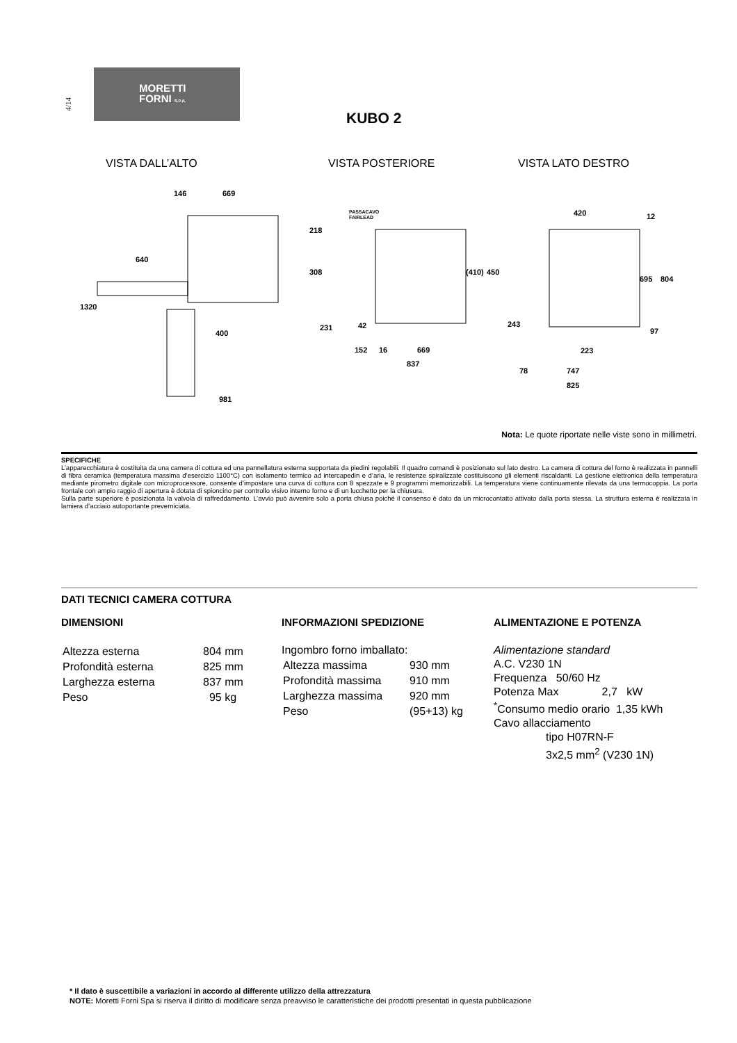4/14
MORETTI
FORNI S.P.A.
KUBO 2
VISTA DALL’ALTO VISTA POSTERIORE VISTA LATO DESTRO
146
669
640
400
981
1320
218
308
PASSACAVO
FAIRLEAD
231
42
152
16
669
837
(410)
450
420
12
695
804
223
97
243
78
747
825
Nota: Le quote riportate nelle viste sono in millimetri.
SPECIFICHE
L’apparecchiatura è costituita da una camera di cottura ed una pannellatura esterna supportata da piedini regolabili. Il quadro comandi è posizionato sul lato destro. La camera di cottura del forno è realizzata in pannelli di fibra ceramica (temperatura massima d’esercizio 1100°C) con isolamento termico ad intercapedin e d’aria, le resistenze spiralizzate costituiscono gli elementi riscaldanti. La gestione elettronica della temperatura mediante pirometro digitale con microprocessore, consente d’impostare una curva di cottura con 8 spezzate e 9 programmi memorizzabili. La temperatura viene continuamente rilevata da una termocoppia. La porta frontale con ampio raggio di apertura è dotata di spioncino per controllo visivo interno forno e di un lucchetto per la chiusura.
Sulla parte superiore è posizionata la valvola di raffreddamento. L’avvio può avvenire solo a porta chiusa poiché il consenso è dato da un microcontatto attivato dalla porta stessa. La struttura esterna è realizzata in lamiera d’acciaio autoportante preverniciata.
DATI TECNICI CAMERA COTTURA
DIMENSIONI
| Altezza esterna | 804 mm |
| Profondità esterna | 825 mm |
| Larghezza esterna | 837 mm |
| Peso | 95 kg |
INFORMAZIONI SPEDIZIONE
Ingombro forno imballato:
| Altezza massima | 930 mm |
| Profondità massima | 910 mm |
| Larghezza massima | 920 mm |
| Peso | (95+13) kg |
ALIMENTAZIONE E POTENZA
Alimentazione standard
A.C. V230 1N
Frequenza 50/60 Hz
Potenza Max 2,7 kW
<sup>*</sup> Consumo medio orario 1,35 kWh
Cavo allacciamento
tipo H07RN-F
3x2,5 mm<sup>2</sup> (V230 1N)
* Il dato è suscettibile a variazioni in accordo al differente utilizzo della attrezzatura
NOTE: Moretti Forni Spa si riserva il diritto di modificare senza preavviso le caratteristiche dei prodotti presentati in questa pubblicazione